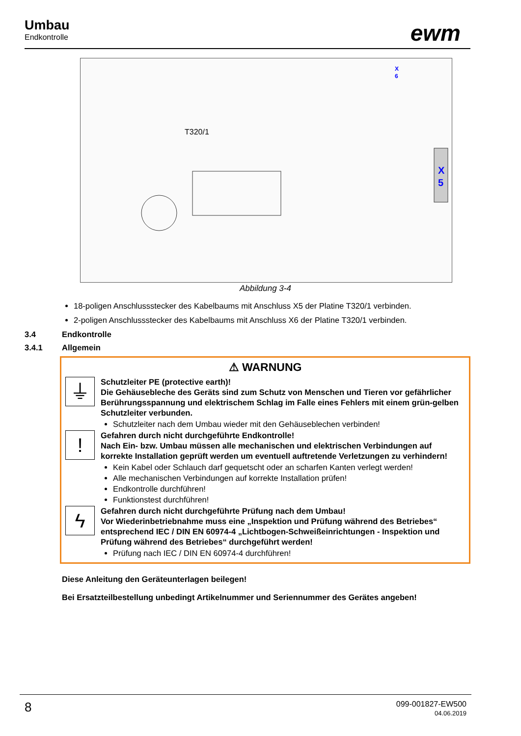Umbau
Endkontrolle
ewm
X
5
X
6
T320/1
Abbildung 3-4
18-poligen Anschlussstecker des Kabelbaums mit Anschluss X5 der Platine T320/1 verbinden.
2-poligen Anschlussstecker des Kabelbaums mit Anschluss X6 der Platine T320/1 verbinden.
3.4 Endkontrolle
3.4.1 Allgemein
⚠ WARNUNG
⏚
Schutzleiter PE (protective earth)!
Die Gehäusebleche des Geräts sind zum Schutz von Menschen und Tieren vor gefährlicher Berührungsspannung und elektrischem Schlag im Falle eines Fehlers mit einem grün-gelben Schutzleiter verbunden.
Schutzleiter nach dem Umbau wieder mit den Gehäuseblechen verbinden!
!
Gefahren durch nicht durchgeführte Endkontrolle!
Nach Ein- bzw. Umbau müssen alle mechanischen und elektrischen Verbindungen auf korrekte Installation geprüft werden um eventuell auftretende Verletzungen zu verhindern!
Kein Kabel oder Schlauch darf gequetscht oder an scharfen Kanten verlegt werden!
Alle mechanischen Verbindungen auf korrekte Installation prüfen!
Endkontrolle durchführen!
Funktionstest durchführen!
ϟ
Gefahren durch nicht durchgeführte Prüfung nach dem Umbau!
Vor Wiederinbetriebnahme muss eine „Inspektion und Prüfung während des Betriebes“ entsprechend IEC / DIN EN 60974-4 „Lichtbogen-Schweißeinrichtungen - Inspektion und Prüfung während des Betriebes“ durchgeführt werden!
Prüfung nach IEC / DIN EN 60974-4 durchführen!
Diese Anleitung den Geräteunterlagen beilegen!
Bei Ersatzteilbestellung unbedingt Artikelnummer und Seriennummer des Gerätes angeben!
8
099-001827-EW500
04.06.2019